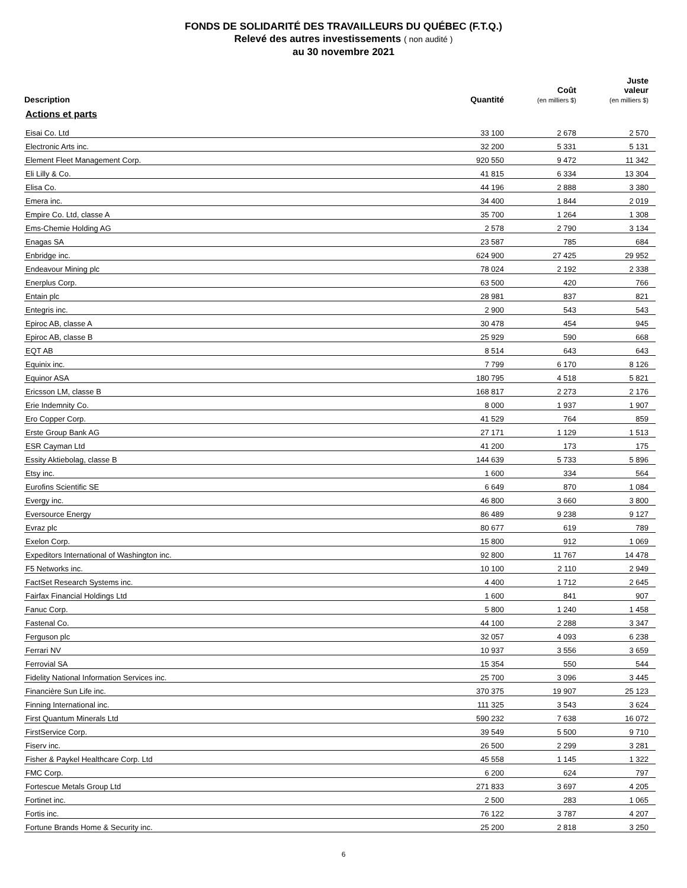FONDS DE SOLIDARITÉ DES TRAVAILLEURS DU QUÉBEC (F.T.Q.)
Relevé des autres investissements ( non audité )
au 30 novembre 2021
| Description | Quantité | Coût (en milliers $) | Juste valeur (en milliers $) |
| --- | --- | --- | --- |
| Actions et parts | | | |
| Eisai Co. Ltd | 33 100 | 2 678 | 2 570 |
| Electronic Arts inc. | 32 200 | 5 331 | 5 131 |
| Element Fleet Management Corp. | 920 550 | 9 472 | 11 342 |
| Eli Lilly & Co. | 41 815 | 6 334 | 13 304 |
| Elisa Co. | 44 196 | 2 888 | 3 380 |
| Emera inc. | 34 400 | 1 844 | 2 019 |
| Empire Co. Ltd, classe A | 35 700 | 1 264 | 1 308 |
| Ems-Chemie Holding AG | 2 578 | 2 790 | 3 134 |
| Enagas SA | 23 587 | 785 | 684 |
| Enbridge inc. | 624 900 | 27 425 | 29 952 |
| Endeavour Mining plc | 78 024 | 2 192 | 2 338 |
| Enerplus Corp. | 63 500 | 420 | 766 |
| Entain plc | 28 981 | 837 | 821 |
| Entegris inc. | 2 900 | 543 | 543 |
| Epiroc AB, classe A | 30 478 | 454 | 945 |
| Epiroc AB, classe B | 25 929 | 590 | 668 |
| EQT AB | 8 514 | 643 | 643 |
| Equinix inc. | 7 799 | 6 170 | 8 126 |
| Equinor ASA | 180 795 | 4 518 | 5 821 |
| Ericsson LM, classe B | 168 817 | 2 273 | 2 176 |
| Erie Indemnity Co. | 8 000 | 1 937 | 1 907 |
| Ero Copper Corp. | 41 529 | 764 | 859 |
| Erste Group Bank AG | 27 171 | 1 129 | 1 513 |
| ESR Cayman Ltd | 41 200 | 173 | 175 |
| Essity Aktiebolag, classe B | 144 639 | 5 733 | 5 896 |
| Etsy inc. | 1 600 | 334 | 564 |
| Eurofins Scientific SE | 6 649 | 870 | 1 084 |
| Evergy inc. | 46 800 | 3 660 | 3 800 |
| Eversource Energy | 86 489 | 9 238 | 9 127 |
| Evraz plc | 80 677 | 619 | 789 |
| Exelon Corp. | 15 800 | 912 | 1 069 |
| Expeditors International of Washington inc. | 92 800 | 11 767 | 14 478 |
| F5 Networks inc. | 10 100 | 2 110 | 2 949 |
| FactSet Research Systems inc. | 4 400 | 1 712 | 2 645 |
| Fairfax Financial Holdings Ltd | 1 600 | 841 | 907 |
| Fanuc Corp. | 5 800 | 1 240 | 1 458 |
| Fastenal Co. | 44 100 | 2 288 | 3 347 |
| Ferguson plc | 32 057 | 4 093 | 6 238 |
| Ferrari NV | 10 937 | 3 556 | 3 659 |
| Ferrovial SA | 15 354 | 550 | 544 |
| Fidelity National Information Services inc. | 25 700 | 3 096 | 3 445 |
| Financière Sun Life inc. | 370 375 | 19 907 | 25 123 |
| Finning International inc. | 111 325 | 3 543 | 3 624 |
| First Quantum Minerals Ltd | 590 232 | 7 638 | 16 072 |
| FirstService Corp. | 39 549 | 5 500 | 9 710 |
| Fiserv inc. | 26 500 | 2 299 | 3 281 |
| Fisher & Paykel Healthcare Corp. Ltd | 45 558 | 1 145 | 1 322 |
| FMC Corp. | 6 200 | 624 | 797 |
| Fortescue Metals Group Ltd | 271 833 | 3 697 | 4 205 |
| Fortinet inc. | 2 500 | 283 | 1 065 |
| Fortis inc. | 76 122 | 3 787 | 4 207 |
| Fortune Brands Home & Security inc. | 25 200 | 2 818 | 3 250 |
6